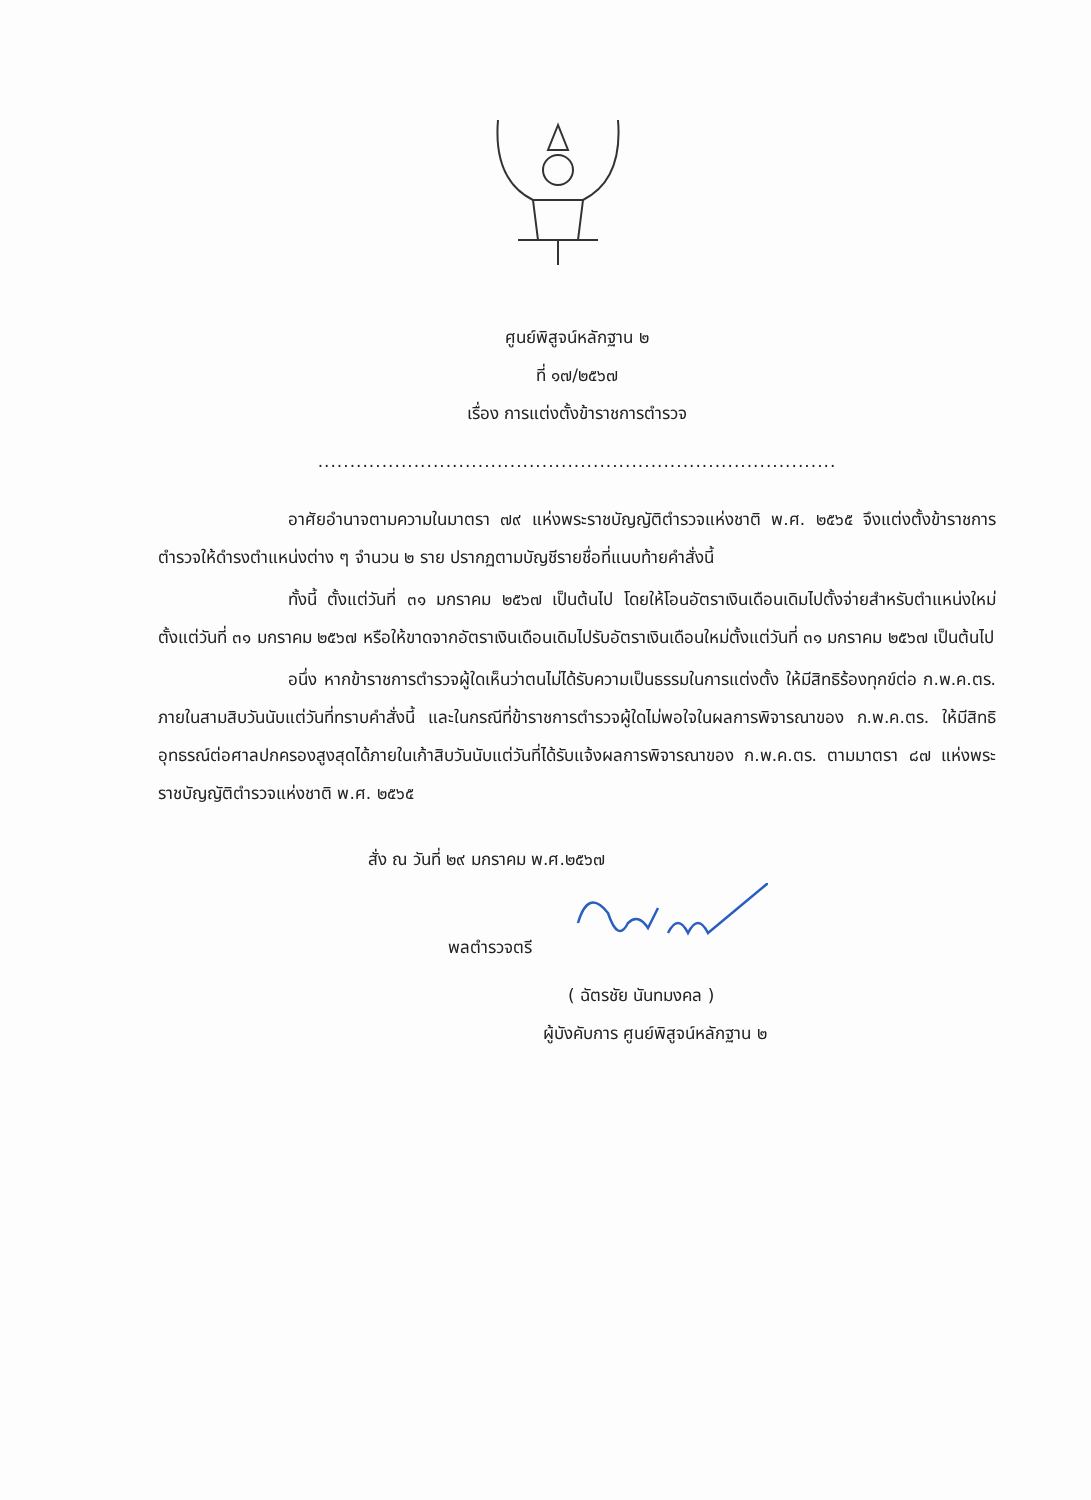ศูนย์พิสูจน์หลักฐาน ๒
ที่ ๑๗/๒๕๖๗
เรื่อง การแต่งตั้งข้าราชการตำรวจ
.................................................................................
อาศัยอำนาจตามความในมาตรา ๗๙ แห่งพระราชบัญญัติตำรวจแห่งชาติ พ.ศ. ๒๕๖๕ จึงแต่งตั้งข้าราชการตำรวจให้ดำรงตำแหน่งต่าง ๆ จำนวน ๒ ราย ปรากฏตามบัญชีรายชื่อที่แนบท้ายคำสั่งนี้
ทั้งนี้ ตั้งแต่วันที่ ๓๑ มกราคม ๒๕๖๗ เป็นต้นไป โดยให้โอนอัตราเงินเดือนเดิมไปตั้งจ่ายสำหรับตำแหน่งใหม่ ตั้งแต่วันที่ ๓๑ มกราคม ๒๕๖๗ หรือให้ขาดจากอัตราเงินเดือนเดิมไปรับอัตราเงินเดือนใหม่ตั้งแต่วันที่ ๓๑ มกราคม ๒๕๖๗ เป็นต้นไป
อนึ่ง หากข้าราชการตำรวจผู้ใดเห็นว่าตนไม่ได้รับความเป็นธรรมในการแต่งตั้ง ให้มีสิทธิร้องทุกข์ต่อ ก.พ.ค.ตร. ภายในสามสิบวันนับแต่วันที่ทราบคำสั่งนี้ และในกรณีที่ข้าราชการตำรวจผู้ใดไม่พอใจในผลการพิจารณาของ ก.พ.ค.ตร. ให้มีสิทธิอุทธรณ์ต่อศาลปกครองสูงสุดได้ภายในเก้าสิบวันนับแต่วันที่ได้รับแจ้งผลการพิจารณาของ ก.พ.ค.ตร. ตามมาตรา ๘๗ แห่งพระราชบัญญัติตำรวจแห่งชาติ พ.ศ. ๒๕๖๕
สั่ง ณ วันที่ ๒๙ มกราคม พ.ศ.๒๕๖๗
พลตำรวจตรี
( ฉัตรชัย นันทมงคล )
ผู้บังคับการ ศูนย์พิสูจน์หลักฐาน ๒